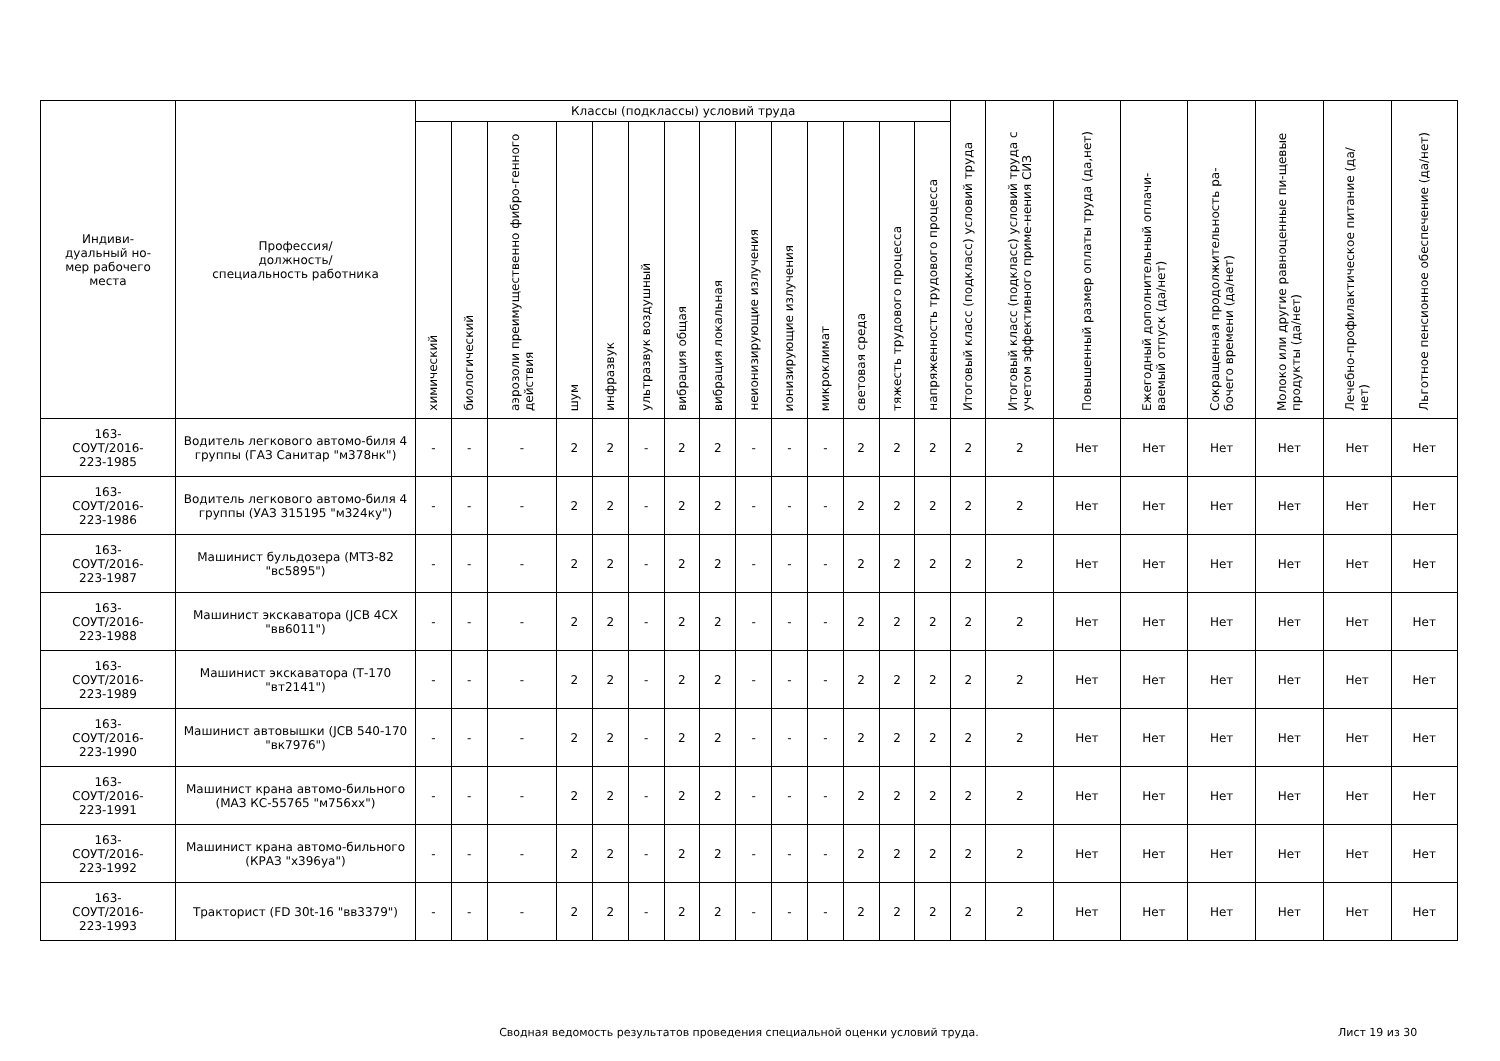| Индиви- дуальный но- мер рабочего места | Профессия/ должность/ специальность работника | Классы (подклассы) условий труда | | | | | | | | | | | | | | Итоговый класс (подкласс) условий труда | Итоговый класс (подкласс) условий труда с учетом эффективного приме-нения СИЗ | Повышенный размер оплаты труда (да,нет) | Ежегодный дополнительный оплачи-ваемый отпуск (да/нет) | Сокращенная продолжительность ра-бочего времени (да/нет) | Молоко или другие равноценные пи-щевые продукты (да/нет) | Лечебно-профилактическое питание (да/нет) | Льготное пенсионное обеспечение (да/нет) |
| --- | --- | --- | --- | --- | --- | --- | --- | --- | --- | --- | --- | --- | --- | --- | --- | --- | --- | --- | --- | --- | --- | --- | --- |
| | | химический | биологический | аэрозоли преимущественно фибро-генного действия | шум | инфразвук | ультразвук воздушный | вибрация общая | вибрация локальная | неионизирующие излучения | ионизирующие излучения | микроклимат | световая среда | тяжесть трудового процесса | напряженность трудового процесса | | | | | | | | |
| 163- СОУТ/2016- 223-1985 | Водитель легкового автомо-биля 4 группы (ГАЗ Санитар "м378нк") | - | - | - | 2 | 2 | - | 2 | 2 | - | - | - | 2 | 2 | 2 | 2 | 2 | Нет | Нет | Нет | Нет | Нет | Нет |
| 163- СОУТ/2016- 223-1986 | Водитель легкового автомо-биля 4 группы (УАЗ 315195 "м324ку") | - | - | - | 2 | 2 | - | 2 | 2 | - | - | - | 2 | 2 | 2 | 2 | 2 | Нет | Нет | Нет | Нет | Нет | Нет |
| 163- СОУТ/2016- 223-1987 | Машинист бульдозера (МТЗ-82 "вс5895") | - | - | - | 2 | 2 | - | 2 | 2 | - | - | - | 2 | 2 | 2 | 2 | 2 | Нет | Нет | Нет | Нет | Нет | Нет |
| 163- СОУТ/2016- 223-1988 | Машинист экскаватора (JCB 4CX "вв6011") | - | - | - | 2 | 2 | - | 2 | 2 | - | - | - | 2 | 2 | 2 | 2 | 2 | Нет | Нет | Нет | Нет | Нет | Нет |
| 163- СОУТ/2016- 223-1989 | Машинист экскаватора (Т-170 "вт2141") | - | - | - | 2 | 2 | - | 2 | 2 | - | - | - | 2 | 2 | 2 | 2 | 2 | Нет | Нет | Нет | Нет | Нет | Нет |
| 163- СОУТ/2016- 223-1990 | Машинист автовышки (JCB 540-170 "вк7976") | - | - | - | 2 | 2 | - | 2 | 2 | - | - | - | 2 | 2 | 2 | 2 | 2 | Нет | Нет | Нет | Нет | Нет | Нет |
| 163- СОУТ/2016- 223-1991 | Машинист крана автомо-бильного (МАЗ КС-55765 "м756хх") | - | - | - | 2 | 2 | - | 2 | 2 | - | - | - | 2 | 2 | 2 | 2 | 2 | Нет | Нет | Нет | Нет | Нет | Нет |
| 163- СОУТ/2016- 223-1992 | Машинист крана автомо-бильного (КРАЗ "х396уа") | - | - | - | 2 | 2 | - | 2 | 2 | - | - | - | 2 | 2 | 2 | 2 | 2 | Нет | Нет | Нет | Нет | Нет | Нет |
| 163- СОУТ/2016- 223-1993 | Тракторист (FD 30t-16 "вв3379") | - | - | - | 2 | 2 | - | 2 | 2 | - | - | - | 2 | 2 | 2 | 2 | 2 | Нет | Нет | Нет | Нет | Нет | Нет |
Сводная ведомость результатов проведения специальной оценки условий труда.
Лист 19 из 30